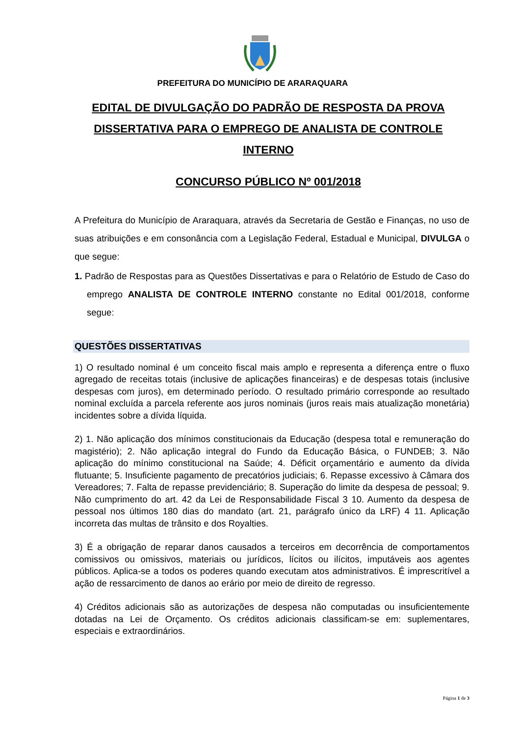PREFEITURA DO MUNICÍPIO DE ARARAQUARA
EDITAL DE DIVULGAÇÃO DO PADRÃO DE RESPOSTA DA PROVA DISSERTATIVA PARA O EMPREGO DE ANALISTA DE CONTROLE INTERNO
CONCURSO PÚBLICO Nº 001/2018
A Prefeitura do Município de Araraquara, através da Secretaria de Gestão e Finanças, no uso de suas atribuições e em consonância com a Legislação Federal, Estadual e Municipal, DIVULGA o que segue:
1. Padrão de Respostas para as Questões Dissertativas e para o Relatório de Estudo de Caso do emprego ANALISTA DE CONTROLE INTERNO constante no Edital 001/2018, conforme segue:
QUESTÕES DISSERTATIVAS
1) O resultado nominal é um conceito fiscal mais amplo e representa a diferença entre o fluxo agregado de receitas totais (inclusive de aplicações financeiras) e de despesas totais (inclusive despesas com juros), em determinado período. O resultado primário corresponde ao resultado nominal excluída a parcela referente aos juros nominais (juros reais mais atualização monetária) incidentes sobre a dívida líquida.
2) 1. Não aplicação dos mínimos constitucionais da Educação (despesa total e remuneração do magistério); 2. Não aplicação integral do Fundo da Educação Básica, o FUNDEB; 3. Não aplicação do mínimo constitucional na Saúde; 4. Déficit orçamentário e aumento da dívida flutuante; 5. Insuficiente pagamento de precatórios judiciais; 6. Repasse excessivo à Câmara dos Vereadores; 7. Falta de repasse previdenciário; 8. Superação do limite da despesa de pessoal; 9. Não cumprimento do art. 42 da Lei de Responsabilidade Fiscal 3 10. Aumento da despesa de pessoal nos últimos 180 dias do mandato (art. 21, parágrafo único da LRF) 4 11. Aplicação incorreta das multas de trânsito e dos Royalties.
3) É a obrigação de reparar danos causados a terceiros em decorrência de comportamentos comissivos ou omissivos, materiais ou jurídicos, lícitos ou ilícitos, imputáveis aos agentes públicos. Aplica-se a todos os poderes quando executam atos administrativos. É imprescritível a ação de ressarcimento de danos ao erário por meio de direito de regresso.
4) Créditos adicionais são as autorizações de despesa não computadas ou insuficientemente dotadas na Lei de Orçamento. Os créditos adicionais classificam-se em: suplementares, especiais e extraordinários.
Página 1 de 3